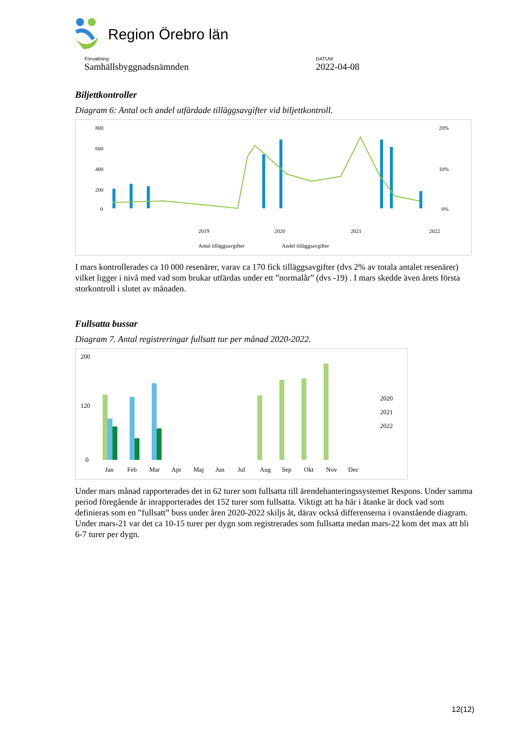Region Örebro län
Förvaltning
Samhällsbyggnadsnämnden
DATUM
2022-04-08
Biljettkontroller
Diagram 6: Antal och andel utfärdade tilläggsavgifter vid biljettkontroll.
800
600
400
200
0
20%
10%
0%
2019
2020
2021
2022
Antal tilläggsavgifter
Andel tilläggsavgifter
I mars kontrollerades ca 10 000 resenärer, varav ca 170 fick tilläggsavgifter (dvs 2% av totala antalet resenärer) vilket ligger i nivå med vad som brukar utfärdas under ett ”normalår” (dvs -19) . I mars skedde även årets första storkontroll i slutet av månaden.
Fullsatta bussar
Diagram 7. Antal registreringar fullsatt tur per månad 2020-2022.
200
120
0
Jan
Feb
Mar
Apr
Maj
Jun
Jul
Aug
Sep
Okt
Nov
Dec
2020
2021
2022
Under mars månad rapporterades det in 62 turer som fullsatta till ärendehanteringssystemet Respons. Under samma period föregående år inrapporterades det 152 turer som fullsatta. Viktigt att ha här i åtanke är dock vad som definieras som en ”fullsatt” buss under åren 2020-2022 skiljs åt, därav också differenserna i ovanstående diagram. Under mars-21 var det ca 10-15 turer per dygn som registrerades som fullsatta medan mars-22 kom det max att bli 6-7 turer per dygn.
12(12)